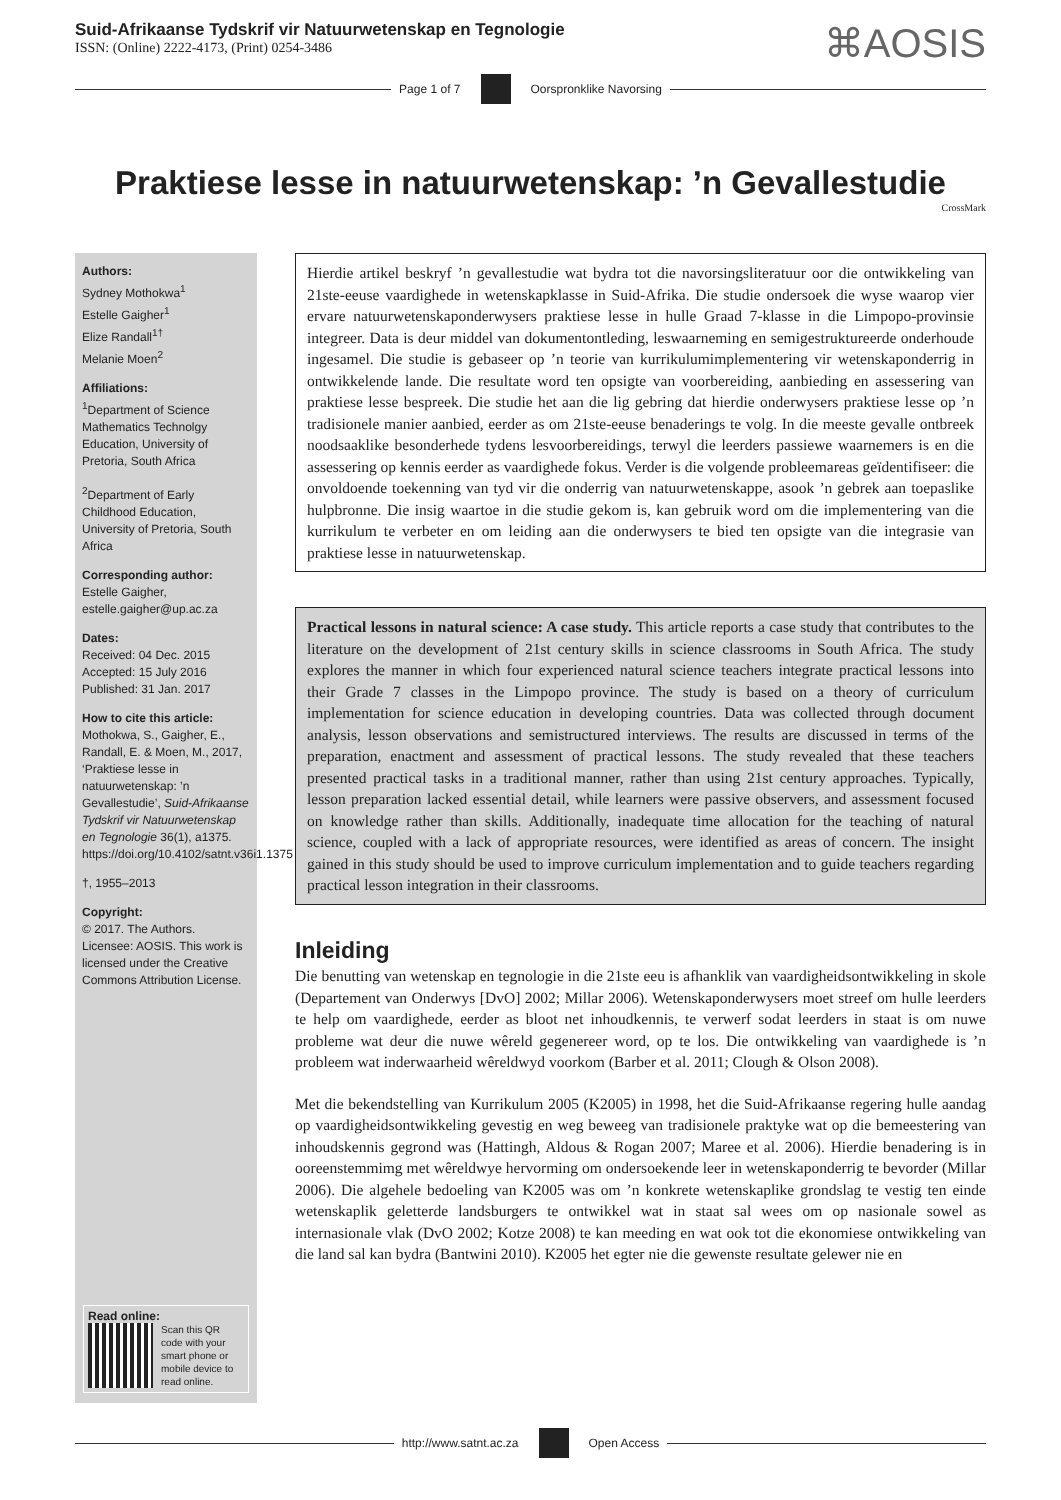Suid-Afrikaanse Tydskrif vir Natuurwetenskap en Tegnologie
ISSN: (Online) 2222-4173, (Print) 0254-3486
⌘AOSIS
Page 1 of 7 Oorspronklike Navorsing
Praktiese lesse in natuurwetenskap: ’n Gevallestudie
CrossMark
Authors:
Sydney Mothokwa<sup>1</sup>
Estelle Gaigher<sup>1</sup>
Elize Randall<sup>1†</sup>
Melanie Moen<sup>2</sup>
Affiliations:
<sup>1</sup> Department of Science Mathematics Technolgy Education, University of Pretoria, South Africa
<sup>2</sup> Department of Early Childhood Education, University of Pretoria, South Africa
Corresponding author:
Estelle Gaigher,
estelle.gaigher@up.ac.za
Dates:
Received: 04 Dec. 2015
Accepted: 15 July 2016
Published: 31 Jan. 2017
How to cite this article:
Mothokwa, S., Gaigher, E., Randall, E. & Moen, M., 2017, ‘Praktiese lesse in natuurwetenskap: ’n Gevallestudie’, Suid-Afrikaanse Tydskrif vir Natuurwetenskap en Tegnologie 36(1), a1375. https://doi.org/10.4102/satnt.v36i1.1375
†, 1955–2013
Copyright:
© 2017. The Authors. Licensee: AOSIS. This work is licensed under the Creative Commons Attribution License.
Read online:
Scan this QR code with your smart phone or mobile device to read online.
Hierdie artikel beskryf ’n gevallestudie wat bydra tot die navorsingsliteratuur oor die ontwikkeling van 21ste-eeuse vaardighede in wetenskapklasse in Suid-Afrika. Die studie ondersoek die wyse waarop vier ervare natuurwetenskaponderwysers praktiese lesse in hulle Graad 7-klasse in die Limpopo-provinsie integreer. Data is deur middel van dokumentontleding, leswaarneming en semigestruktureerde onderhoude ingesamel. Die studie is gebaseer op ’n teorie van kurrikulumimplementering vir wetenskaponderrig in ontwikkelende lande. Die resultate word ten opsigte van voorbereiding, aanbieding en assessering van praktiese lesse bespreek. Die studie het aan die lig gebring dat hierdie onderwysers praktiese lesse op ’n tradisionele manier aanbied, eerder as om 21ste-eeuse benaderings te volg. In die meeste gevalle ontbreek noodsaaklike besonderhede tydens lesvoorbereidings, terwyl die leerders passiewe waarnemers is en die assessering op kennis eerder as vaardighede fokus. Verder is die volgende probleemareas geïdentifiseer: die onvoldoende toekenning van tyd vir die onderrig van natuurwetenskappe, asook ’n gebrek aan toepaslike hulpbronne. Die insig waartoe in die studie gekom is, kan gebruik word om die implementering van die kurrikulum te verbeter en om leiding aan die onderwysers te bied ten opsigte van die integrasie van praktiese lesse in natuurwetenskap.
Practical lessons in natural science: A case study. This article reports a case study that contributes to the literature on the development of 21st century skills in science classrooms in South Africa. The study explores the manner in which four experienced natural science teachers integrate practical lessons into their Grade 7 classes in the Limpopo province. The study is based on a theory of curriculum implementation for science education in developing countries. Data was collected through document analysis, lesson observations and semistructured interviews. The results are discussed in terms of the preparation, enactment and assessment of practical lessons. The study revealed that these teachers presented practical tasks in a traditional manner, rather than using 21st century approaches. Typically, lesson preparation lacked essential detail, while learners were passive observers, and assessment focused on knowledge rather than skills. Additionally, inadequate time allocation for the teaching of natural science, coupled with a lack of appropriate resources, were identified as areas of concern. The insight gained in this study should be used to improve curriculum implementation and to guide teachers regarding practical lesson integration in their classrooms.
Inleiding
Die benutting van wetenskap en tegnologie in die 21ste eeu is afhanklik van vaardigheidsontwikkeling in skole (Departement van Onderwys [DvO] 2002; Millar 2006). Wetenskaponderwysers moet streef om hulle leerders te help om vaardighede, eerder as bloot net inhoudkennis, te verwerf sodat leerders in staat is om nuwe probleme wat deur die nuwe wêreld gegenereer word, op te los. Die ontwikkeling van vaardighede is ’n probleem wat inderwaarheid wêreldwyd voorkom (Barber et al. 2011; Clough & Olson 2008).
Met die bekendstelling van Kurrikulum 2005 (K2005) in 1998, het die Suid-Afrikaanse regering hulle aandag op vaardigheidsontwikkeling gevestig en weg beweeg van tradisionele praktyke wat op die bemeestering van inhoudskennis gegrond was (Hattingh, Aldous & Rogan 2007; Maree et al. 2006). Hierdie benadering is in ooreenstemmimg met wêreldwye hervorming om ondersoekende leer in wetenskaponderrig te bevorder (Millar 2006). Die algehele bedoeling van K2005 was om ’n konkrete wetenskaplike grondslag te vestig ten einde wetenskaplik geletterde landsburgers te ontwikkel wat in staat sal wees om op nasionale sowel as internasionale vlak (DvO 2002; Kotze 2008) te kan meeding en wat ook tot die ekonomiese ontwikkeling van die land sal kan bydra (Bantwini 2010). K2005 het egter nie die gewenste resultate gelewer nie en
http://www.satnt.ac.za Open Access